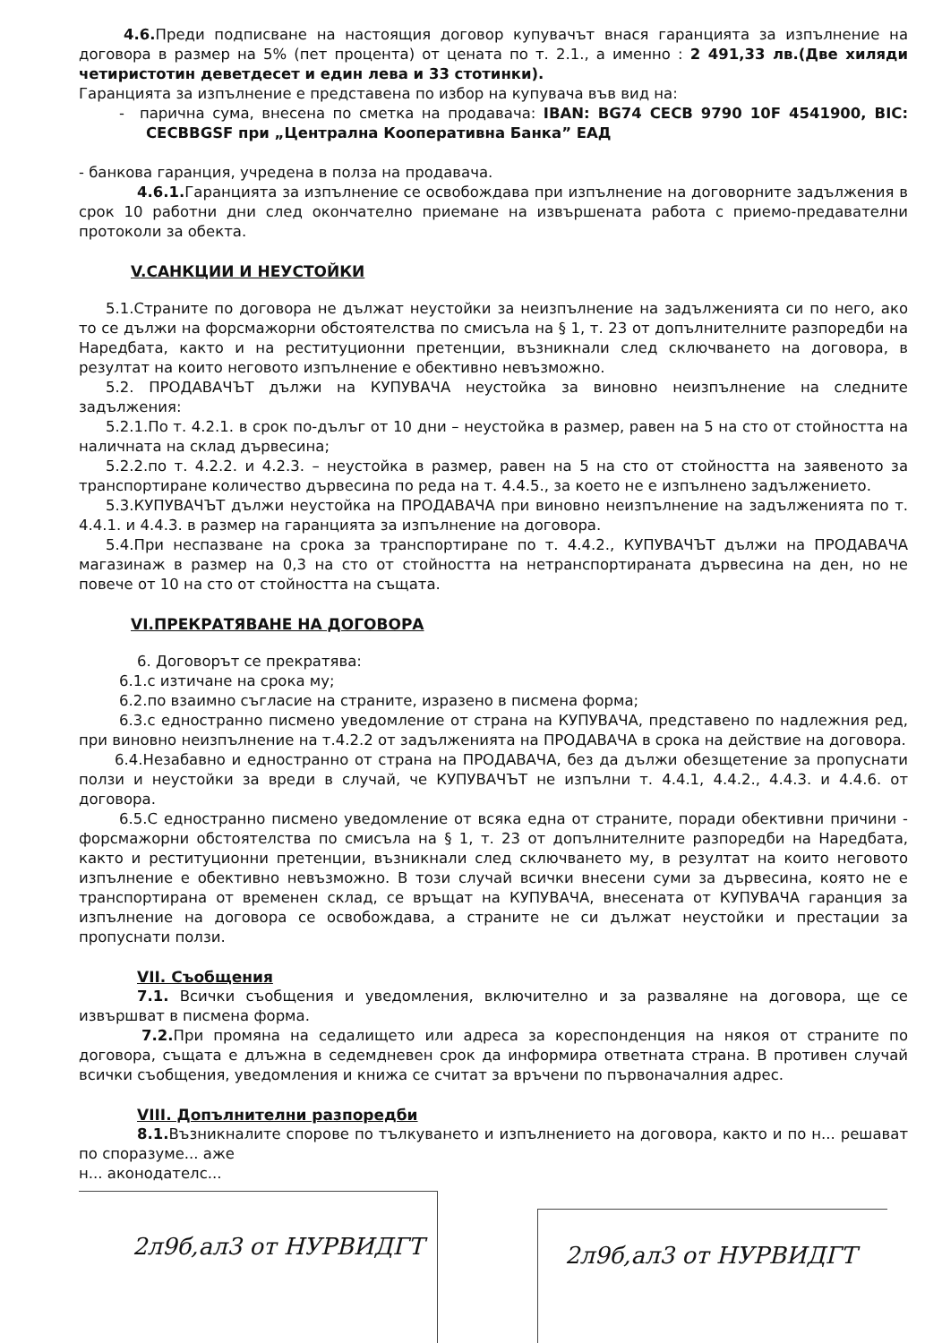4.6. Преди подписване на настоящия договор купувачът внася гаранцията за изпълнение на договора в размер на 5% (пет процента) от цената по т. 2.1., а именно : 2 491,33 лв.(Две хиляди четиристотин деветдесет и един лева и 33 стотинки).
Гаранцията за изпълнение е представена по избор на купувача във вид на:
- парична сума, внесена по сметка на продавача: IBAN: BG74 CECB 9790 10F 4541900, BIC: CECBBGSF при „Централна Кооперативна Банка” ЕАД
- банкова гаранция, учредена в полза на продавача.
4.6.1. Гаранцията за изпълнение се освобождава при изпълнение на договорните задължения в срок 10 работни дни след окончателно приемане на извършената работа с приемо-предавателни протоколи за обекта.
V.САНКЦИИ И НЕУСТОЙКИ
5.1.Страните по договора не дължат неустойки за неизпълнение на задълженията си по него, ако то се дължи на форсмажорни обстоятелства по смисъла на § 1, т. 23 от допълнителните разпоредби на Наредбата, както и на реституционни претенции, възникнали след сключването на договора, в резултат на които неговото изпълнение е обективно невъзможно.
5.2. ПРОДАВАЧЪТ дължи на КУПУВАЧА неустойка за виновно неизпълнение на следните задължения:
5.2.1.По т. 4.2.1. в срок по-дълъг от 10 дни – неустойка в размер, равен на 5 на сто от стойността на наличната на склад дървесина;
5.2.2.по т. 4.2.2. и 4.2.3. – неустойка в размер, равен на 5 на сто от стойността на заявеното за транспортиране количество дървесина по реда на т. 4.4.5., за което не е изпълнено задължението.
5.3.КУПУВАЧЪТ дължи неустойка на ПРОДАВАЧА при виновно неизпълнение на задълженията по т. 4.4.1. и 4.4.3. в размер на гаранцията за изпълнение на договора.
5.4.При неспазване на срока за транспортиране по т. 4.4.2., КУПУВАЧЪТ дължи на ПРОДАВАЧА магазинаж в размер на 0,3 на сто от стойността на нетранспортираната дървесина на ден, но не повече от 10 на сто от стойността на същата.
VI.ПРЕКРАТЯВАНЕ НА ДОГОВОРА
6. Договорът се прекратява:
6.1.с изтичане на срока му;
6.2.по взаимно съгласие на страните, изразено в писмена форма;
6.3.с едностранно писмено уведомление от страна на КУПУВАЧА, представено по надлежния ред, при виновно неизпълнение на т.4.2.2 от задълженията на ПРОДАВАЧА в срока на действие на договора.
6.4.Незабавно и едностранно от страна на ПРОДАВАЧА, без да дължи обезщетение за пропуснати ползи и неустойки за вреди в случай, че КУПУВАЧЪТ не изпълни т. 4.4.1, 4.4.2., 4.4.3. и 4.4.6. от договора.
6.5.С едностранно писмено уведомление от всяка една от страните, поради обективни причини - форсмажорни обстоятелства по смисъла на § 1, т. 23 от допълнителните разпоредби на Наредбата, както и реституционни претенции, възникнали след сключването му, в резултат на които неговото изпълнение е обективно невъзможно. В този случай всички внесени суми за дървесина, която не е транспортирана от временен склад, се връщат на КУПУВАЧА, внесената от КУПУВАЧА гаранция за изпълнение на договора се освобождава, а страните не си дължат неустойки и престации за пропуснати ползи.
VII. Съобщения
7.1. Всички съобщения и уведомления, включително и за разваляне на договора, ще се извършват в писмена форма.
7.2. При промяна на седалището или адреса за кореспонденция на някоя от страните по договора, същата е длъжна в седемдневен срок да информира ответната страна. В противен случай всички съобщения, уведомления и книжа се считат за връчени по първоначалния адрес.
VIII. Допълнителни разпоредби
8.1. Възникналите спорове по тълкуването и изпълнението на договора, както и по н... решават по споразуме... аже
н... аконодателс...
2л9б,ал3 от НУРВИДГТ
2л9б,ал3 от НУРВИДГТ